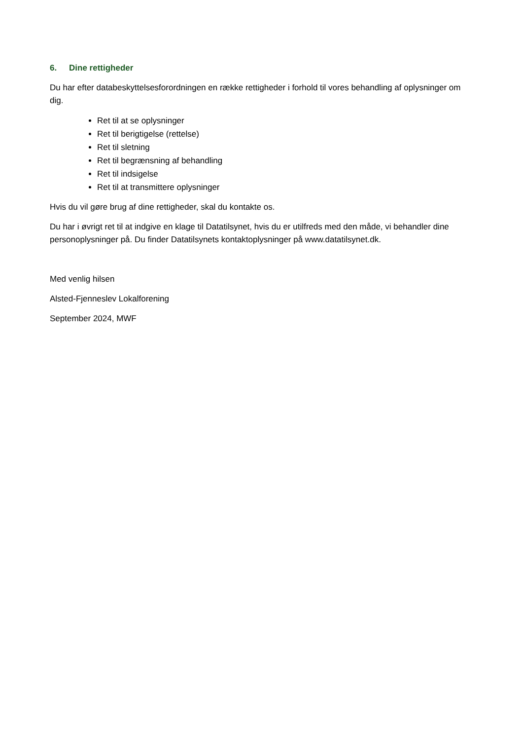6. Dine rettigheder
Du har efter databeskyttelsesforordningen en række rettigheder i forhold til vores behandling af oplysninger om dig.
Ret til at se oplysninger
Ret til berigtigelse (rettelse)
Ret til sletning
Ret til begrænsning af behandling
Ret til indsigelse
Ret til at transmittere oplysninger
Hvis du vil gøre brug af dine rettigheder, skal du kontakte os.
Du har i øvrigt ret til at indgive en klage til Datatilsynet, hvis du er utilfreds med den måde, vi behandler dine personoplysninger på. Du finder Datatilsynets kontaktoplysninger på www.datatilsynet.dk.
Med venlig hilsen
Alsted-Fjenneslev Lokalforening
September 2024, MWF